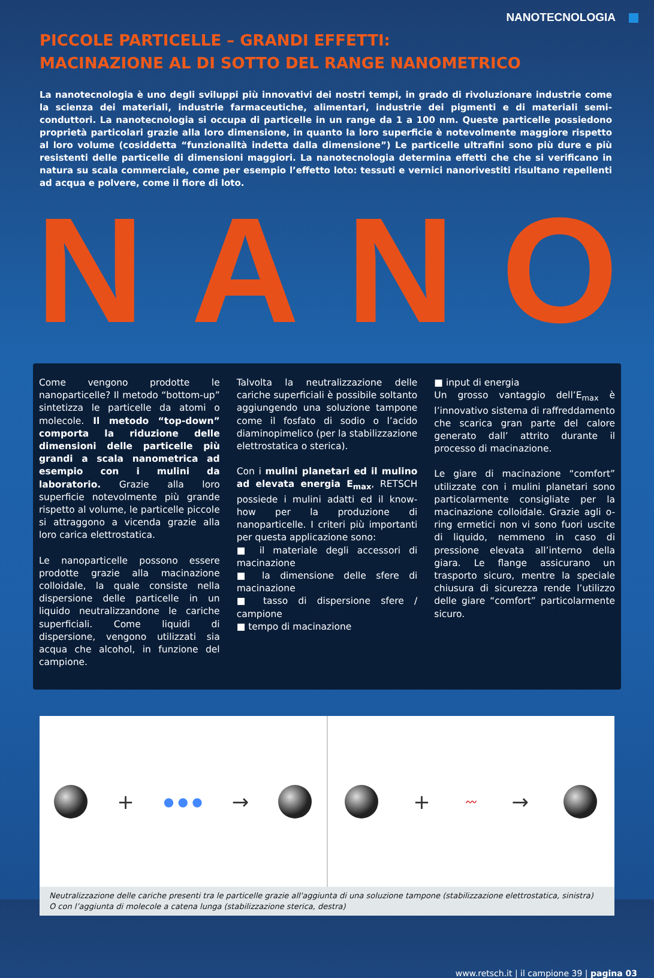NANOTECNOLOGIA
PICCOLE PARTICELLE – GRANDI EFFETTI:
MACINAZIONE AL DI SOTTO DEL RANGE NANOMETRICO
La nanotecnologia è uno degli sviluppi più innovativi dei nostri tempi, in grado di rivoluzionare industrie come la scienza dei materiali, industrie farmaceutiche, alimentari, industrie dei pigmenti e di materiali semi-conduttori. La nanotecnologia si occupa di particelle in un range da 1 a 100 nm. Queste particelle possiedono proprietà particolari grazie alla loro dimensione, in quanto la loro superficie è notevolmente maggiore rispetto al loro volume (cosiddetta “funzionalità indetta dalla dimensione”) Le particelle ultrafini sono più dure e più resistenti delle particelle di dimensioni maggiori. La nanotecnologia determina effetti che che si verificano in natura su scala commerciale, come per esempio l’effetto loto: tessuti e vernici nanorivestiti risultano repellenti ad acqua e polvere, come il fiore di loto.
NANO
Come vengono prodotte le nanoparticelle? Il metodo “bottom-up” sintetizza le particelle da atomi o molecole. Il metodo “top-down” comporta la riduzione delle dimensioni delle particelle più grandi a scala nanometrica ad esempio con i mulini da laboratorio. Grazie alla loro superficie notevolmente più grande rispetto al volume, le particelle piccole si attraggono a vicenda grazie alla loro carica elettrostatica.
Le nanoparticelle possono essere prodotte grazie alla macinazione colloidale, la quale consiste nella dispersione delle particelle in un liquido neutralizzandone le cariche superficiali. Come liquidi di dispersione, vengono utilizzati sia acqua che alcohol, in funzione del campione.
Talvolta la neutralizzazione delle cariche superficiali è possibile soltanto aggiungendo una soluzione tampone come il fosfato di sodio o l’acido diaminopimelico (per la stabilizzazione elettrostatica o sterica).
Con i mulini planetari ed il mulino ad elevata energia E<sub>max</sub>, RETSCH possiede i mulini adatti ed il know-how per la produzione di nanoparticelle. I criteri più importanti per questa applicazione sono:
■ il materiale degli accessori di macinazione
■ la dimensione delle sfere di macinazione
■ tasso di dispersione sfere / campione
■ tempo di macinazione
■ input di energia
Un grosso vantaggio dell’E<sub>max</sub> è l’innovativo sistema di raffreddamento che scarica gran parte del calore generato dall’ attrito durante il processo di macinazione.
Le giare di macinazione “comfort” utilizzate con i mulini planetari sono particolarmente consigliate per la macinazione colloidale. Grazie agli o-ring ermetici non vi sono fuori uscite di liquido, nemmeno in caso di pressione elevata all’interno della giara. Le flange assicurano un trasporto sicuro, mentre la speciale chiusura di sicurezza rende l’utilizzo delle giare “comfort” particolarmente sicuro.
+ ● ● ● → + 〰 →
Neutralizzazione delle cariche presenti tra le particelle grazie all'aggiunta di una soluzione tampone (stabilizzazione elettrostatica, sinistra)
O con l’aggiunta di molecole a catena lunga (stabilizzazione sterica, destra)
www.retsch.it | il campione 39 | pagina 03